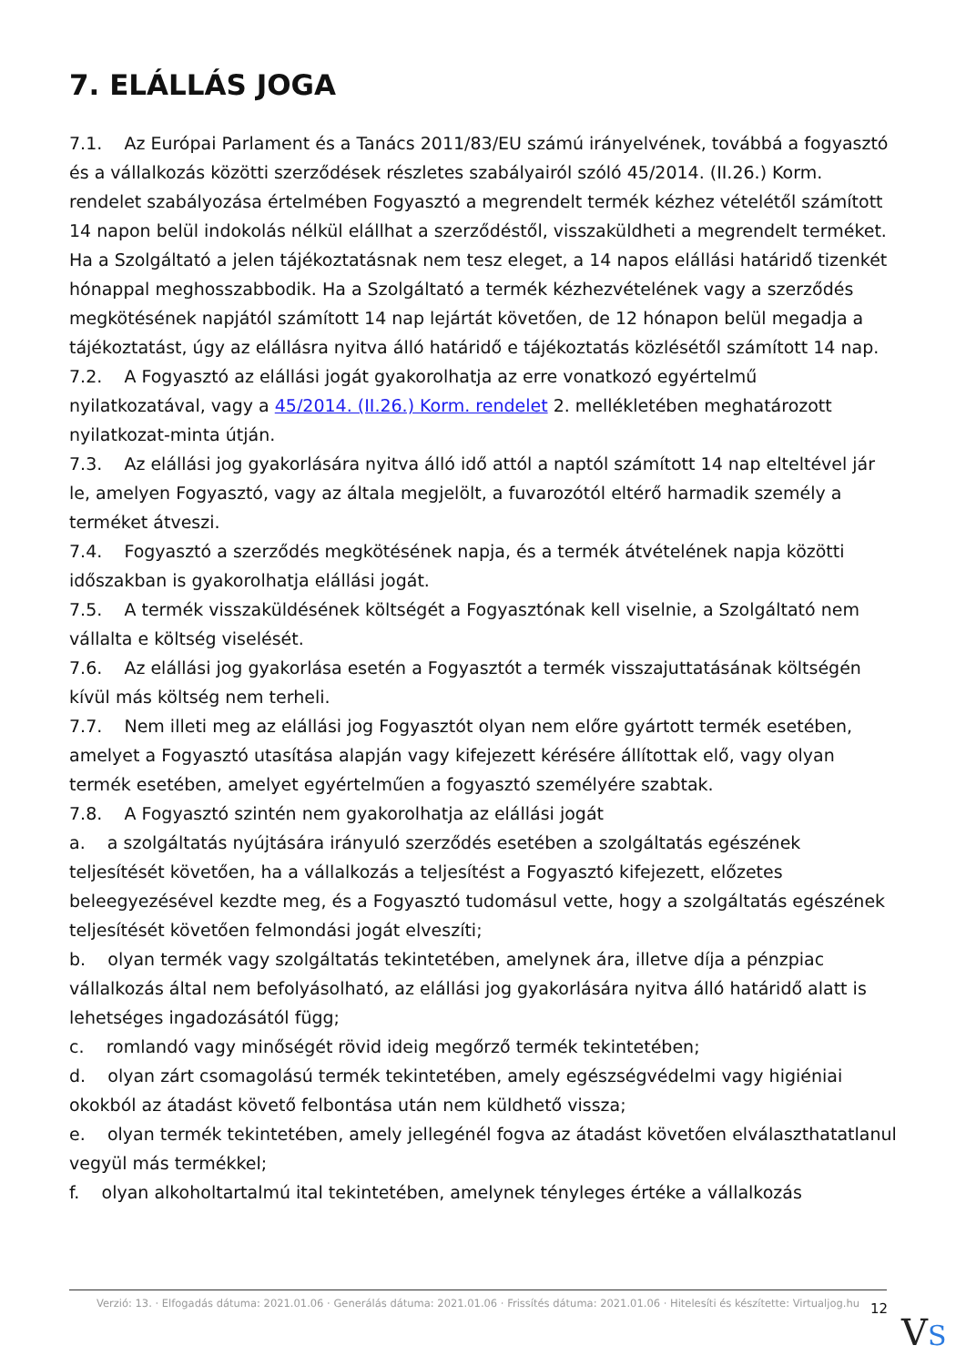7. ELÁLLÁS JOGA
7.1. Az Európai Parlament és a Tanács 2011/83/EU számú irányelvének, továbbá a fogyasztó és a vállalkozás közötti szerződések részletes szabályairól szóló 45/2014. (II.26.) Korm. rendelet szabályozása értelmében Fogyasztó a megrendelt termék kézhez vételétől számított 14 napon belül indokolás nélkül elállhat a szerződéstől, visszaküldheti a megrendelt terméket. Ha a Szolgáltató a jelen tájékoztatásnak nem tesz eleget, a 14 napos elállási határidő tizenkét hónappal meghosszabbodik. Ha a Szolgáltató a termék kézhezvételének vagy a szerződés megkötésének napjától számított 14 nap lejártát követően, de 12 hónapon belül megadja a tájékoztatást, úgy az elállásra nyitva álló határidő e tájékoztatás közlésétől számított 14 nap.
7.2. A Fogyasztó az elállási jogát gyakorolhatja az erre vonatkozó egyértelmű nyilatkozatával, vagy a 45/2014. (II.26.) Korm. rendelet 2. mellékletében meghatározott nyilatkozat-minta útján.
7.3. Az elállási jog gyakorlására nyitva álló idő attól a naptól számított 14 nap elteltével jár le, amelyen Fogyasztó, vagy az általa megjelölt, a fuvarozótól eltérő harmadik személy a terméket átveszi.
7.4. Fogyasztó a szerződés megkötésének napja, és a termék átvételének napja közötti időszakban is gyakorolhatja elállási jogát.
7.5. A termék visszaküldésének költségét a Fogyasztónak kell viselnie, a Szolgáltató nem vállalta e költség viselését.
7.6. Az elállási jog gyakorlása esetén a Fogyasztót a termék visszajuttatásának költségén kívül más költség nem terheli.
7.7. Nem illeti meg az elállási jog Fogyasztót olyan nem előre gyártott termék esetében, amelyet a Fogyasztó utasítása alapján vagy kifejezett kérésére állítottak elő, vagy olyan termék esetében, amelyet egyértelműen a fogyasztó személyére szabtak.
7.8. A Fogyasztó szintén nem gyakorolhatja az elállási jogát
a. a szolgáltatás nyújtására irányuló szerződés esetében a szolgáltatás egészének teljesítését követően, ha a vállalkozás a teljesítést a Fogyasztó kifejezett, előzetes beleegyezésével kezdte meg, és a Fogyasztó tudomásul vette, hogy a szolgáltatás egészének teljesítését követően felmondási jogát elveszíti;
b. olyan termék vagy szolgáltatás tekintetében, amelynek ára, illetve díja a pénzpiac vállalkozás által nem befolyásolható, az elállási jog gyakorlására nyitva álló határidő alatt is lehetséges ingadozásától függ;
c. romlandó vagy minőségét rövid ideig megőrző termék tekintetében;
d. olyan zárt csomagolású termék tekintetében, amely egészségvédelmi vagy higiéniai okokból az átadást követő felbontása után nem küldhető vissza;
e. olyan termék tekintetében, amely jellegénél fogva az átadást követően elválaszthatatlanul vegyül más termékkel;
f. olyan alkoholtartalmú ital tekintetében, amelynek tényleges értéke a vállalkozás
Verzió: 13. · Elfogadás dátuma: 2021.01.06 · Generálás dátuma: 2021.01.06 · Frissítés dátuma: 2021.01.06 · Hitelesíti és készítette: Virtualjog.hu
12
VS